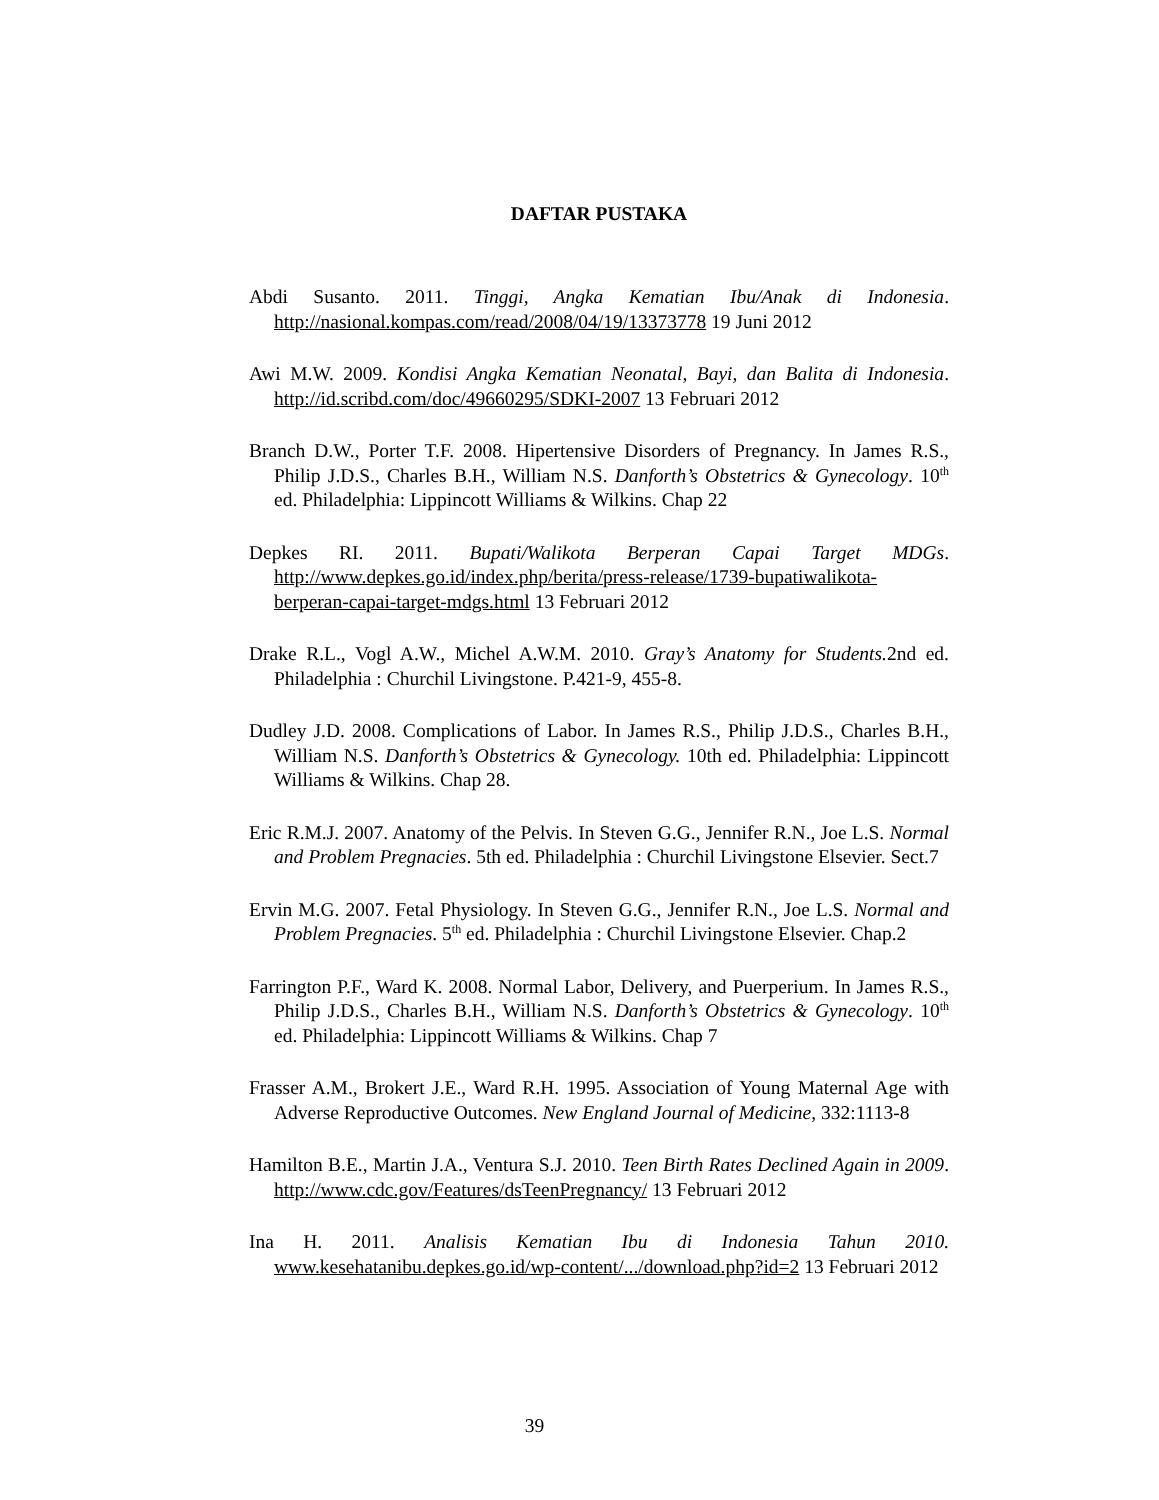DAFTAR PUSTAKA
Abdi Susanto. 2011. Tinggi, Angka Kematian Ibu/Anak di Indonesia. http://nasional.kompas.com/read/2008/04/19/13373778 19 Juni 2012
Awi M.W. 2009. Kondisi Angka Kematian Neonatal, Bayi, dan Balita di Indonesia. http://id.scribd.com/doc/49660295/SDKI-2007 13 Februari 2012
Branch D.W., Porter T.F. 2008. Hipertensive Disorders of Pregnancy. In James R.S., Philip J.D.S., Charles B.H., William N.S. Danforth’s Obstetrics & Gynecology. 10<sup>th</sup> ed. Philadelphia: Lippincott Williams & Wilkins. Chap 22
Depkes RI. 2011. Bupati/Walikota Berperan Capai Target MDGs. http://www.depkes.go.id/index.php/berita/press-release/1739-bupatiwalikota-berperan-capai-target-mdgs.html 13 Februari 2012
Drake R.L., Vogl A.W., Michel A.W.M. 2010. Gray’s Anatomy for Students. 2nd ed. Philadelphia : Churchil Livingstone. P.421-9, 455-8.
Dudley J.D. 2008. Complications of Labor. In James R.S., Philip J.D.S., Charles B.H., William N.S. Danforth’s Obstetrics & Gynecology. 10th ed. Philadelphia: Lippincott Williams & Wilkins. Chap 28.
Eric R.M.J. 2007. Anatomy of the Pelvis. In Steven G.G., Jennifer R.N., Joe L.S. Normal and Problem Pregnacies. 5th ed. Philadelphia : Churchil Livingstone Elsevier. Sect.7
Ervin M.G. 2007. Fetal Physiology. In Steven G.G., Jennifer R.N., Joe L.S. Normal and Problem Pregnacies. 5<sup>th</sup> ed. Philadelphia : Churchil Livingstone Elsevier. Chap.2
Farrington P.F., Ward K. 2008. Normal Labor, Delivery, and Puerperium. In James R.S., Philip J.D.S., Charles B.H., William N.S. Danforth’s Obstetrics & Gynecology. 10<sup>th</sup> ed. Philadelphia: Lippincott Williams & Wilkins. Chap 7
Frasser A.M., Brokert J.E., Ward R.H. 1995. Association of Young Maternal Age with Adverse Reproductive Outcomes. New England Journal of Medicine, 332:1113-8
Hamilton B.E., Martin J.A., Ventura S.J. 2010. Teen Birth Rates Declined Again in 2009. http://www.cdc.gov/Features/dsTeenPregnancy/ 13 Februari 2012
Ina H. 2011. Analisis Kematian Ibu di Indonesia Tahun 2010. www.kesehatanibu.depkes.go.id/wp-content/.../download.php?id=2 13 Februari 2012
39